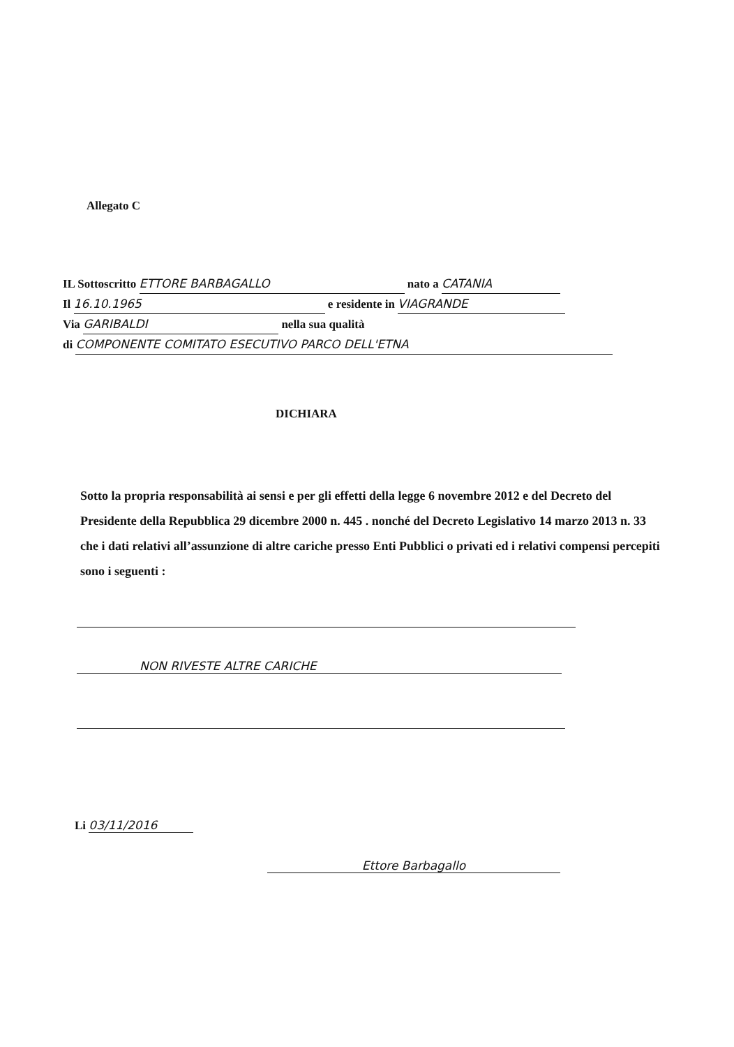Allegato C
IL Sottoscritto ETTORE BARBAGALLO nato a CATANIA
Il 16.10.1965 e residente in VIAGRANDE
Via GARIBALDI nella sua qualità
di COMPONENTE COMITATO ESECUTIVO PARCO DELL'ETNA
DICHIARA
Sotto la propria responsabilità ai sensi e per gli effetti della legge 6 novembre 2012 e del Decreto del Presidente della Repubblica 29 dicembre 2000 n. 445 . nonché del Decreto Legislativo 14 marzo 2013 n. 33 che i dati relativi all’assunzione di altre cariche presso Enti Pubblici o privati ed i relativi compensi percepiti sono i seguenti :
NON RIVESTE ALTRE CARICHE
Li 03/11/2016
Ettore Barbagallo